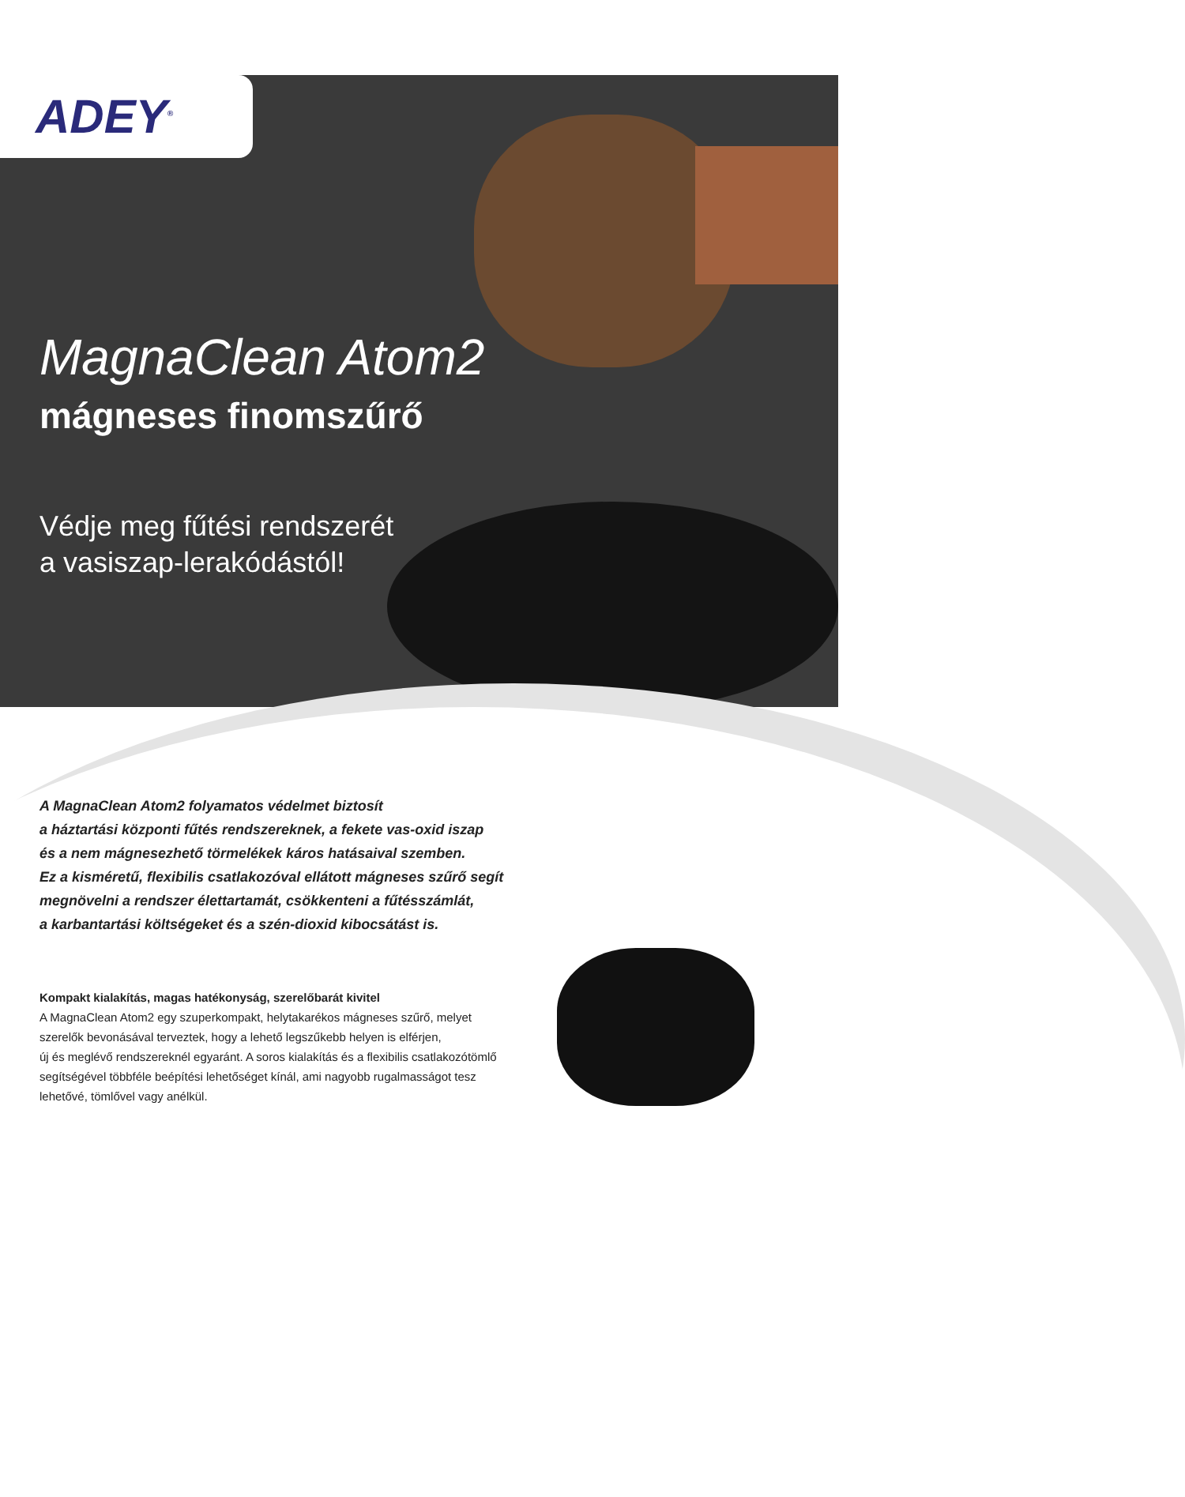ADEY<sup>®</sup>
MagnaClean Atom2
mágneses finomszűrő
Védje meg fűtési rendszerét
a vasiszap-lerakódástól!
A MagnaClean Atom2 folyamatos védelmet biztosít
a háztartási központi fűtés rendszereknek, a fekete vas-oxid iszap
és a nem mágnesezhető törmelékek káros hatásaival szemben.
Ez a kisméretű, flexibilis csatlakozóval ellátott mágneses szűrő segít
megnövelni a rendszer élettartamát, csökkenteni a fűtésszámlát,
a karbantartási költségeket és a szén-dioxid kibocsátást is.
Kompakt kialakítás, magas hatékonyság, szerelőbarát kivitel
A MagnaClean Atom2 egy szuperkompakt, helytakarékos mágneses szűrő, melyet
szerelők bevonásával terveztek, hogy a lehető legszűkebb helyen is elférjen,
új és meglévő rendszereknél egyaránt. A soros kialakítás és a flexibilis csatlakozótömlő
segítségével többféle beépítési lehetőséget kínál, ami nagyobb rugalmasságot tesz
lehetővé, tömlővel vagy anélkül.